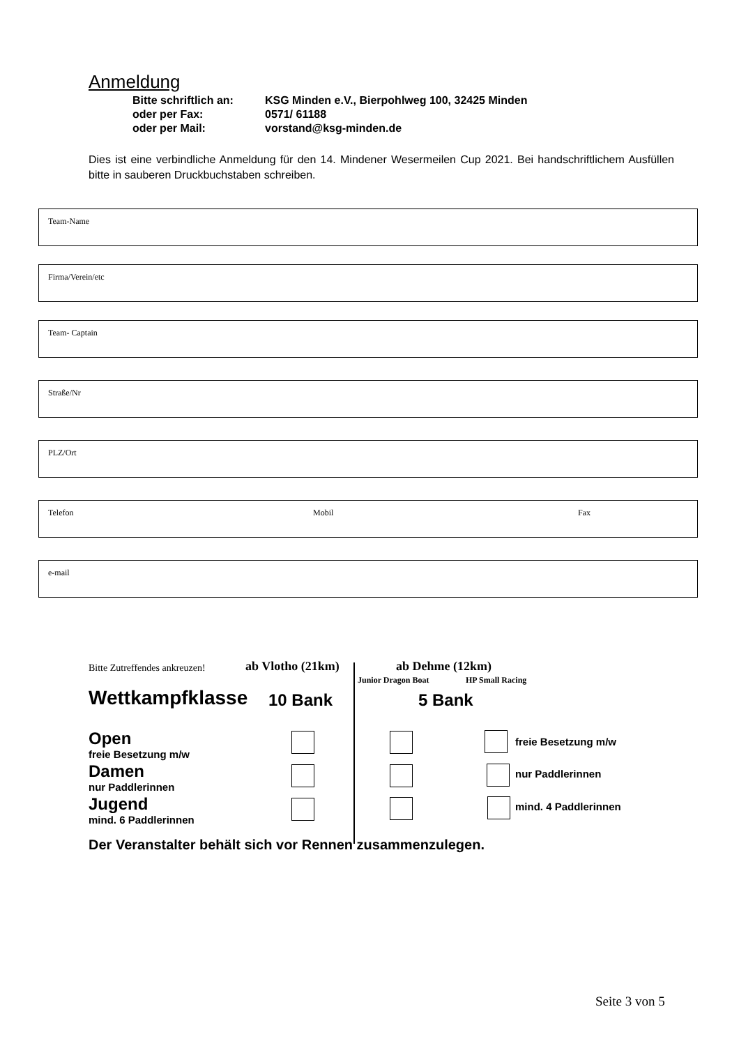Anmeldung
Bitte schriftlich an: KSG Minden e.V., Bierpohlweg 100, 32425 Minden
oder per Fax: 0571/ 61188
oder per Mail: vorstand@ksg-minden.de
Dies ist eine verbindliche Anmeldung für den 14. Mindener Wesermeilen Cup 2021. Bei handschriftlichem Ausfüllen bitte in sauberen Druckbuchstaben schreiben.
Team-Name
Firma/Verein/etc
Team- Captain
Straße/Nr
PLZ/Ort
Telefon Mobil Fax
e-mail
Bitte Zutreffendes ankreuzen! ab Vlotho (21km) ab Dehme (12km)
Junior Dragon Boat HP Small Racing
Wettkampfklasse 10 Bank 5 Bank
Open
freie Besetzung m/w
Damen
nur Paddlerinnen
Jugend
mind. 6 Paddlerinnen
freie Besetzung m/w
nur Paddlerinnen
mind. 4 Paddlerinnen
Der Veranstalter behält sich vor Rennen zusammenzulegen.
Seite 3 von 5